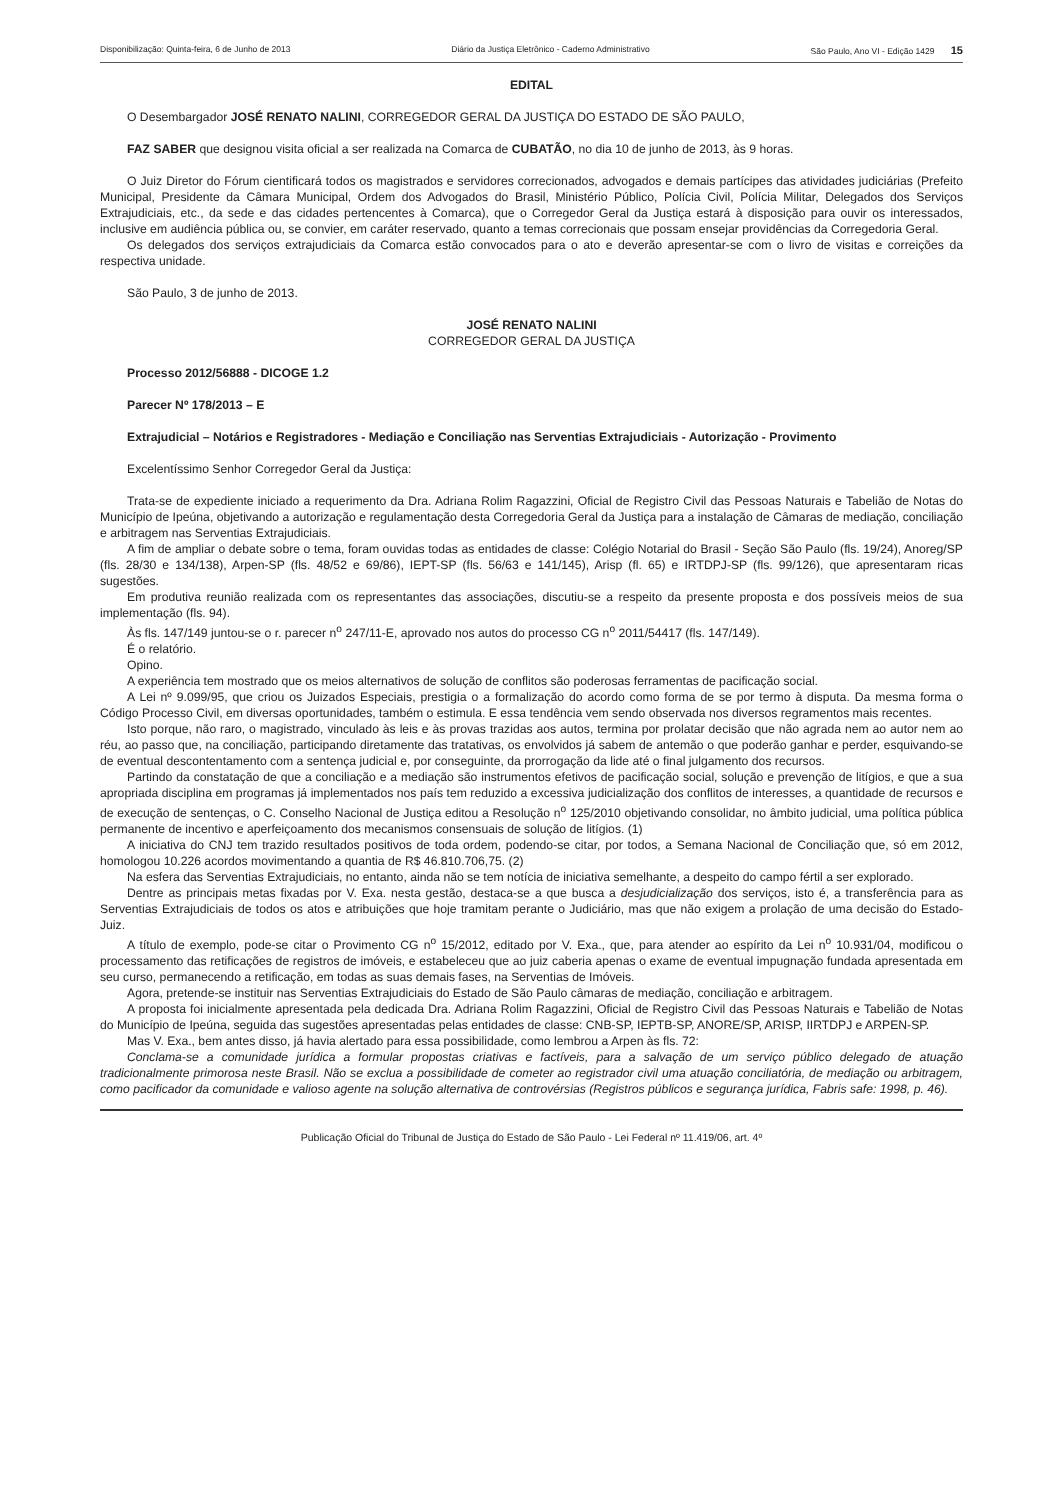Disponibilização: Quinta-feira, 6 de Junho de 2013 Diário da Justiça Eletrônico - Caderno Administrativo São Paulo, Ano VI - Edição 1429 15
EDITAL
O Desembargador JOSÉ RENATO NALINI, CORREGEDOR GERAL DA JUSTIÇA DO ESTADO DE SÃO PAULO,
FAZ SABER que designou visita oficial a ser realizada na Comarca de CUBATÃO, no dia 10 de junho de 2013, às 9 horas.
O Juiz Diretor do Fórum cientificará todos os magistrados e servidores correcionados, advogados e demais partícipes das atividades judiciárias (Prefeito Municipal, Presidente da Câmara Municipal, Ordem dos Advogados do Brasil, Ministério Público, Polícia Civil, Polícia Militar, Delegados dos Serviços Extrajudiciais, etc., da sede e das cidades pertencentes à Comarca), que o Corregedor Geral da Justiça estará à disposição para ouvir os interessados, inclusive em audiência pública ou, se convier, em caráter reservado, quanto a temas correcionais que possam ensejar providências da Corregedoria Geral.
Os delegados dos serviços extrajudiciais da Comarca estão convocados para o ato e deverão apresentar-se com o livro de visitas e correições da respectiva unidade.
São Paulo, 3 de junho de 2013.
JOSÉ RENATO NALINI
CORREGEDOR GERAL DA JUSTIÇA
Processo 2012/56888 - DICOGE 1.2
Parecer Nº 178/2013 – E
Extrajudicial – Notários e Registradores - Mediação e Conciliação nas Serventias Extrajudiciais - Autorização - Provimento
Excelentíssimo Senhor Corregedor Geral da Justiça:
Trata-se de expediente iniciado a requerimento da Dra. Adriana Rolim Ragazzini, Oficial de Registro Civil das Pessoas Naturais e Tabelião de Notas do Município de Ipeúna, objetivando a autorização e regulamentação desta Corregedoria Geral da Justiça para a instalação de Câmaras de mediação, conciliação e arbitragem nas Serventias Extrajudiciais.
A fim de ampliar o debate sobre o tema, foram ouvidas todas as entidades de classe: Colégio Notarial do Brasil - Seção São Paulo (fls. 19/24), Anoreg/SP (fls. 28/30 e 134/138), Arpen-SP (fls. 48/52 e 69/86), IEPT-SP (fls. 56/63 e 141/145), Arisp (fl. 65) e IRTDPJ-SP (fls. 99/126), que apresentaram ricas sugestões.
Em produtiva reunião realizada com os representantes das associações, discutiu-se a respeito da presente proposta e dos possíveis meios de sua implementação (fls. 94).
Às fls. 147/149 juntou-se o r. parecer n<sup>o</sup> 247/11-E, aprovado nos autos do processo CG n<sup>o</sup> 2011/54417 (fls. 147/149).
É o relatório.
Opino.
A experiência tem mostrado que os meios alternativos de solução de conflitos são poderosas ferramentas de pacificação social.
A Lei nº 9.099/95, que criou os Juizados Especiais, prestigia o a formalização do acordo como forma de se por termo à disputa. Da mesma forma o Código Processo Civil, em diversas oportunidades, também o estimula. E essa tendência vem sendo observada nos diversos regramentos mais recentes.
Isto porque, não raro, o magistrado, vinculado às leis e às provas trazidas aos autos, termina por prolatar decisão que não agrada nem ao autor nem ao réu, ao passo que, na conciliação, participando diretamente das tratativas, os envolvidos já sabem de antemão o que poderão ganhar e perder, esquivando-se de eventual descontentamento com a sentença judicial e, por conseguinte, da prorrogação da lide até o final julgamento dos recursos.
Partindo da constatação de que a conciliação e a mediação são instrumentos efetivos de pacificação social, solução e prevenção de litígios, e que a sua apropriada disciplina em programas já implementados nos país tem reduzido a excessiva judicialização dos conflitos de interesses, a quantidade de recursos e de execução de sentenças, o C. Conselho Nacional de Justiça editou a Resolução n<sup>o</sup> 125/2010 objetivando consolidar, no âmbito judicial, uma política pública permanente de incentivo e aperfeiçoamento dos mecanismos consensuais de solução de litígios. (1)
A iniciativa do CNJ tem trazido resultados positivos de toda ordem, podendo-se citar, por todos, a Semana Nacional de Conciliação que, só em 2012, homologou 10.226 acordos movimentando a quantia de R$ 46.810.706,75. (2)
Na esfera das Serventias Extrajudiciais, no entanto, ainda não se tem notícia de iniciativa semelhante, a despeito do campo fértil a ser explorado.
Dentre as principais metas fixadas por V. Exa. nesta gestão, destaca-se a que busca a desjudicialização dos serviços, isto é, a transferência para as Serventias Extrajudiciais de todos os atos e atribuições que hoje tramitam perante o Judiciário, mas que não exigem a prolação de uma decisão do Estado-Juiz.
A título de exemplo, pode-se citar o Provimento CG n<sup>o</sup> 15/2012, editado por V. Exa., que, para atender ao espírito da Lei n<sup>o</sup> 10.931/04, modificou o processamento das retificações de registros de imóveis, e estabeleceu que ao juiz caberia apenas o exame de eventual impugnação fundada apresentada em seu curso, permanecendo a retificação, em todas as suas demais fases, na Serventias de Imóveis.
Agora, pretende-se instituir nas Serventias Extrajudiciais do Estado de São Paulo câmaras de mediação, conciliação e arbitragem.
A proposta foi inicialmente apresentada pela dedicada Dra. Adriana Rolim Ragazzini, Oficial de Registro Civil das Pessoas Naturais e Tabelião de Notas do Município de Ipeúna, seguida das sugestões apresentadas pelas entidades de classe: CNB-SP, IEPTB-SP, ANORE/SP, ARISP, IIRTDPJ e ARPEN-SP.
Mas V. Exa., bem antes disso, já havia alertado para essa possibilidade, como lembrou a Arpen às fls. 72:
Conclama-se a comunidade jurídica a formular propostas criativas e factíveis, para a salvação de um serviço público delegado de atuação tradicionalmente primorosa neste Brasil. Não se exclua a possibilidade de cometer ao registrador civil uma atuação conciliatória, de mediação ou arbitragem, como pacificador da comunidade e valioso agente na solução alternativa de controvérsias (Registros públicos e segurança jurídica, Fabris safe: 1998, p. 46).
Publicação Oficial do Tribunal de Justiça do Estado de São Paulo - Lei Federal nº 11.419/06, art. 4º